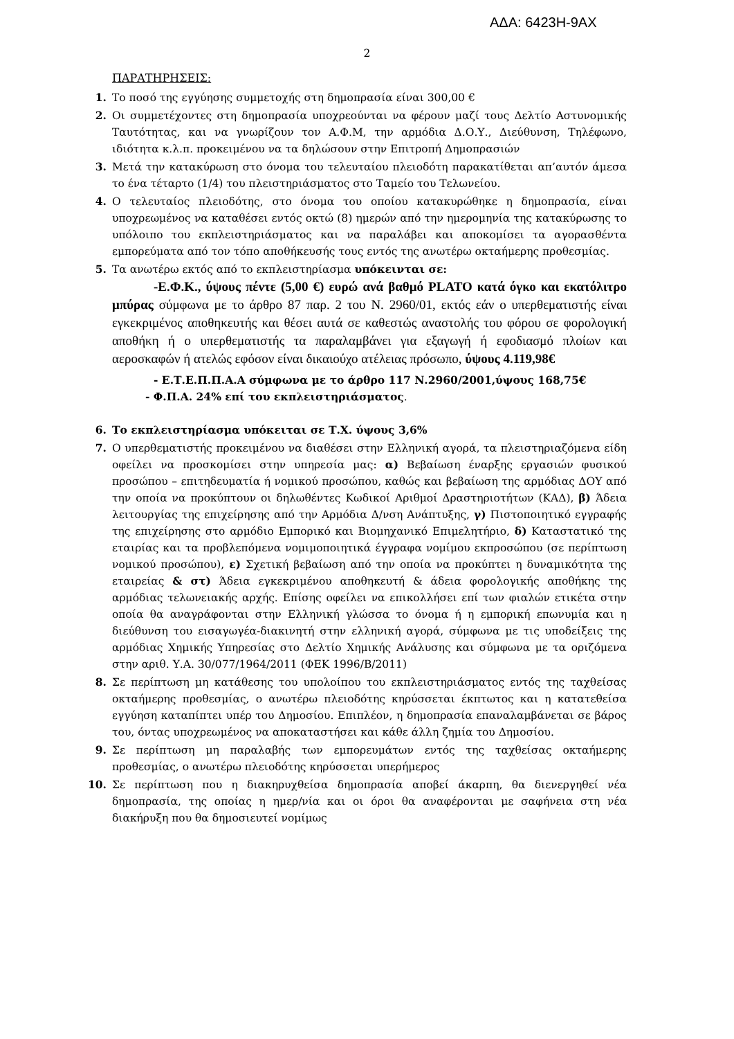ΑΔΑ: 6423Η-9ΑΧ
2
ΠΑΡΑΤΗΡΗΣΕΙΣ:
1. Το ποσό της εγγύησης συμμετοχής στη δημοπρασία είναι 300,00 €
2. Οι συμμετέχοντες στη δημοπρασία υποχρεούνται να φέρουν μαζί τους Δελτίο Αστυνομικής Ταυτότητας, και να γνωρίζουν τον Α.Φ.Μ, την αρμόδια Δ.Ο.Υ., Διεύθυνση, Τηλέφωνο, ιδιότητα κ.λ.π. προκειμένου να τα δηλώσουν στην Επιτροπή Δημοπρασιών
3. Μετά την κατακύρωση στο όνομα του τελευταίου πλειοδότη παρακατίθεται απ’αυτόν άμεσα το ένα τέταρτο (1/4) του πλειστηριάσματος στο Ταμείο του Τελωνείου.
4. Ο τελευταίος πλειοδότης, στο όνομα του οποίου κατακυρώθηκε η δημοπρασία, είναι υποχρεωμένος να καταθέσει εντός οκτώ (8) ημερών από την ημερομηνία της κατακύρωσης το υπόλοιπο του εκπλειστηριάσματος και να παραλάβει και αποκομίσει τα αγορασθέντα εμπορεύματα από τον τόπο αποθήκευσής τους εντός της ανωτέρω οκταήμερης προθεσμίας.
5. Τα ανωτέρω εκτός από το εκπλειστηρίασμα υπόκεινται σε:
-Ε.Φ.Κ., ύψους πέντε (5,00 €) ευρώ ανά βαθμό PLATO κατά όγκο και εκατόλιτρο μπύρας σύμφωνα με το άρθρο 87 παρ. 2 του Ν. 2960/01, εκτός εάν ο υπερθεματιστής είναι εγκεκριμένος αποθηκευτής και θέσει αυτά σε καθεστώς αναστολής του φόρου σε φορολογική αποθήκη ή ο υπερθεματιστής τα παραλαμβάνει για εξαγωγή ή εφοδιασμό πλοίων και αεροσκαφών ή ατελώς εφόσον είναι δικαιούχο ατέλειας πρόσωπο, ύψους 4.119,98€
- Ε.Τ.Ε.Π.Π.Α.Α σύμφωνα με το άρθρο 117 Ν.2960/2001,ύψους 168,75€
- Φ.Π.Α. 24% επί του εκπλειστηριάσματος.
6. Το εκπλειστηρίασμα υπόκειται σε Τ.Χ. ύψους 3,6%
7. Ο υπερθεματιστής προκειμένου να διαθέσει στην Ελληνική αγορά, τα πλειστηριαζόμενα είδη οφείλει να προσκομίσει στην υπηρεσία μας: α) Βεβαίωση έναρξης εργασιών φυσικού προσώπου – επιτηδευματία ή νομικού προσώπου, καθώς και βεβαίωση της αρμόδιας ΔΟΥ από την οποία να προκύπτουν οι δηλωθέντες Κωδικοί Αριθμοί Δραστηριοτήτων (ΚΑΔ), β) Άδεια λειτουργίας της επιχείρησης από την Αρμόδια Δ/νση Ανάπτυξης, γ) Πιστοποιητικό εγγραφής της επιχείρησης στο αρμόδιο Εμπορικό και Βιομηχανικό Επιμελητήριο, δ) Καταστατικό της εταιρίας και τα προβλεπόμενα νομιμοποιητικά έγγραφα νομίμου εκπροσώπου (σε περίπτωση νομικού προσώπου), ε) Σχετική βεβαίωση από την οποία να προκύπτει η δυναμικότητα της εταιρείας & στ) Άδεια εγκεκριμένου αποθηκευτή & άδεια φορολογικής αποθήκης της αρμόδιας τελωνειακής αρχής. Επίσης οφείλει να επικολλήσει επί των φιαλών ετικέτα στην οποία θα αναγράφονται στην Ελληνική γλώσσα το όνομα ή η εμπορική επωνυμία και η διεύθυνση του εισαγωγέα-διακινητή στην ελληνική αγορά, σύμφωνα με τις υποδείξεις της αρμόδιας Χημικής Υπηρεσίας στο Δελτίο Χημικής Ανάλυσης και σύμφωνα με τα οριζόμενα στην αριθ. Υ.Α. 30/077/1964/2011 (ΦΕΚ 1996/Β/2011)
8. Σε περίπτωση μη κατάθεσης του υπολοίπου του εκπλειστηριάσματος εντός της ταχθείσας οκταήμερης προθεσμίας, ο ανωτέρω πλειοδότης κηρύσσεται έκπτωτος και η κατατεθείσα εγγύηση καταπίπτει υπέρ του Δημοσίου. Επιπλέον, η δημοπρασία επαναλαμβάνεται σε βάρος του, όντας υποχρεωμένος να αποκαταστήσει και κάθε άλλη ζημία του Δημοσίου.
9. Σε περίπτωση μη παραλαβής των εμπορευμάτων εντός της ταχθείσας οκταήμερης προθεσμίας, ο ανωτέρω πλειοδότης κηρύσσεται υπερήμερος
10. Σε περίπτωση που η διακηρυχθείσα δημοπρασία αποβεί άκαρπη, θα διενεργηθεί νέα δημοπρασία, της οποίας η ημερ/νία και οι όροι θα αναφέρονται με σαφήνεια στη νέα διακήρυξη που θα δημοσιευτεί νομίμως